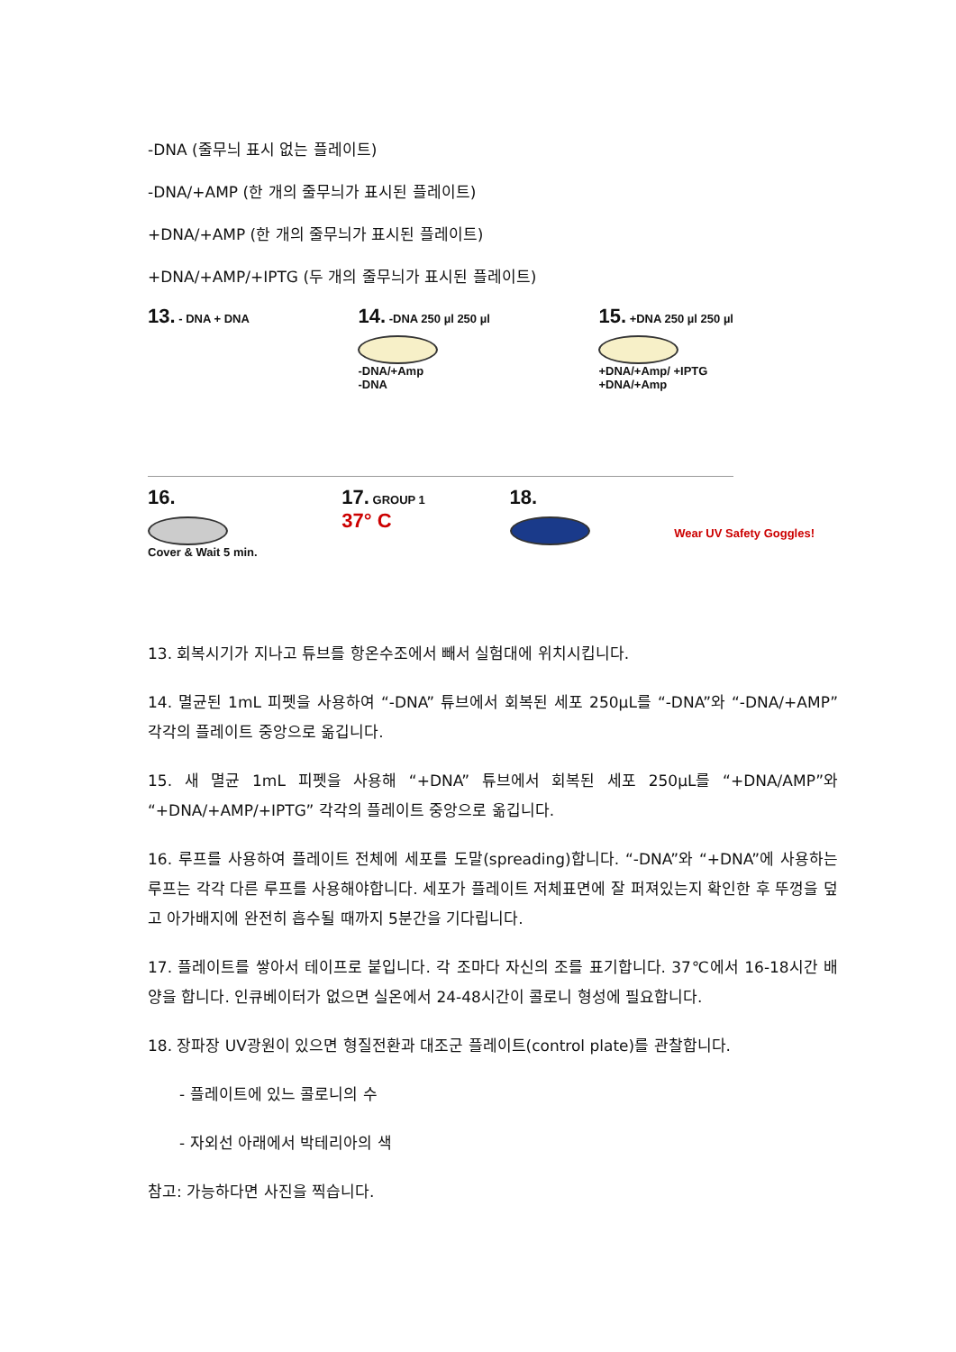-DNA (줄무늬 표시 없는 플레이트)
-DNA/+AMP (한 개의 줄무늬가 표시된 플레이트)
+DNA/+AMP (한 개의 줄무늬가 표시된 플레이트)
+DNA/+AMP/+IPTG (두 개의 줄무늬가 표시된 플레이트)
13. - DNA + DNA
14. -DNA 250 µl 250 µl
-DNA/+Amp
-DNA
15. +DNA 250 µl 250 µl
+DNA/+Amp/ +IPTG
+DNA/+Amp
16.
Cover & Wait 5 min.
17. GROUP 1
37° C
18.
Wear UV Safety Goggles!
13. 회복시기가 지나고 튜브를 항온수조에서 빼서 실험대에 위치시킵니다.
14. 멸균된 1mL 피펫을 사용하여 “-DNA” 튜브에서 회복된 세포 250μL를 “-DNA”와 “-DNA/+AMP” 각각의 플레이트 중앙으로 옮깁니다.
15. 새 멸균 1mL 피펫을 사용해 “+DNA” 튜브에서 회복된 세포 250μL를 “+DNA/AMP”와 “+DNA/+AMP/+IPTG” 각각의 플레이트 중앙으로 옮깁니다.
16. 루프를 사용하여 플레이트 전체에 세포를 도말(spreading)합니다. “-DNA”와 “+DNA”에 사용하는 루프는 각각 다른 루프를 사용해야합니다. 세포가 플레이트 저체표면에 잘 퍼져있는지 확인한 후 뚜껑을 덮고 아가배지에 완전히 흡수될 때까지 5분간을 기다립니다.
17. 플레이트를 쌓아서 테이프로 붙입니다. 각 조마다 자신의 조를 표기합니다. 37℃에서 16-18시간 배양을 합니다. 인큐베이터가 없으면 실온에서 24-48시간이 콜로니 형성에 필요합니다.
18. 장파장 UV광원이 있으면 형질전환과 대조군 플레이트(control plate)를 관찰합니다.
- 플레이트에 있느 콜로니의 수
- 자외선 아래에서 박테리아의 색
참고: 가능하다면 사진을 찍습니다.